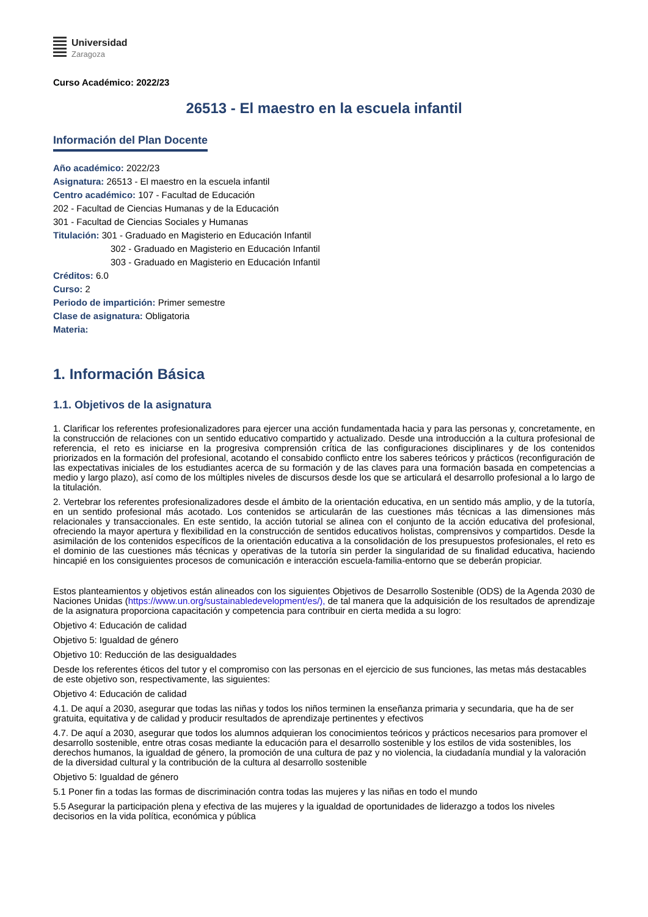Universidad
Zaragoza
Curso Académico: 2022/23
26513 - El maestro en la escuela infantil
Información del Plan Docente
Año académico: 2022/23
Asignatura: 26513 - El maestro en la escuela infantil
Centro académico: 107 - Facultad de Educación
202 - Facultad de Ciencias Humanas y de la Educación
301 - Facultad de Ciencias Sociales y Humanas
Titulación: 301 - Graduado en Magisterio en Educación Infantil
302 - Graduado en Magisterio en Educación Infantil
303 - Graduado en Magisterio en Educación Infantil
Créditos: 6.0
Curso: 2
Periodo de impartición: Primer semestre
Clase de asignatura: Obligatoria
Materia:
1. Información Básica
1.1. Objetivos de la asignatura
1. Clarificar los referentes profesionalizadores para ejercer una acción fundamentada hacia y para las personas y, concretamente, en la construcción de relaciones con un sentido educativo compartido y actualizado. Desde una introducción a la cultura profesional de referencia, el reto es iniciarse en la progresiva comprensión crítica de las configuraciones disciplinares y de los contenidos priorizados en la formación del profesional, acotando el consabido conflicto entre los saberes teóricos y prácticos (reconfiguración de las expectativas iniciales de los estudiantes acerca de su formación y de las claves para una formación basada en competencias a medio y largo plazo), así como de los múltiples niveles de discursos desde los que se articulará el desarrollo profesional a lo largo de la titulación.
2. Vertebrar los referentes profesionalizadores desde el ámbito de la orientación educativa, en un sentido más amplio, y de la tutoría, en un sentido profesional más acotado. Los contenidos se articularán de las cuestiones más técnicas a las dimensiones más relacionales y transaccionales. En este sentido, la acción tutorial se alinea con el conjunto de la acción educativa del profesional, ofreciendo la mayor apertura y flexibilidad en la construcción de sentidos educativos holistas, comprensivos y compartidos. Desde la asimilación de los contenidos específicos de la orientación educativa a la consolidación de los presupuestos profesionales, el reto es el dominio de las cuestiones más técnicas y operativas de la tutoría sin perder la singularidad de su finalidad educativa, haciendo hincapié en los consiguientes procesos de comunicación e interacción escuela-familia-entorno que se deberán propiciar.
Estos planteamientos y objetivos están alineados con los siguientes Objetivos de Desarrollo Sostenible (ODS) de la Agenda 2030 de Naciones Unidas (https://www.un.org/sustainabledevelopment/es/), de tal manera que la adquisición de los resultados de aprendizaje de la asignatura proporciona capacitación y competencia para contribuir en cierta medida a su logro:
Objetivo 4: Educación de calidad
Objetivo 5: Igualdad de género
Objetivo 10: Reducción de las desigualdades
Desde los referentes éticos del tutor y el compromiso con las personas en el ejercicio de sus funciones, las metas más destacables de este objetivo son, respectivamente, las siguientes:
Objetivo 4: Educación de calidad
4.1. De aquí a 2030, asegurar que todas las niñas y todos los niños terminen la enseñanza primaria y secundaria, que ha de ser gratuita, equitativa y de calidad y producir resultados de aprendizaje pertinentes y efectivos
4.7. De aquí a 2030, asegurar que todos los alumnos adquieran los conocimientos teóricos y prácticos necesarios para promover el desarrollo sostenible, entre otras cosas mediante la educación para el desarrollo sostenible y los estilos de vida sostenibles, los derechos humanos, la igualdad de género, la promoción de una cultura de paz y no violencia, la ciudadanía mundial y la valoración de la diversidad cultural y la contribución de la cultura al desarrollo sostenible
Objetivo 5: Igualdad de género
5.1 Poner fin a todas las formas de discriminación contra todas las mujeres y las niñas en todo el mundo
5.5 Asegurar la participación plena y efectiva de las mujeres y la igualdad de oportunidades de liderazgo a todos los niveles decisorios en la vida política, económica y pública